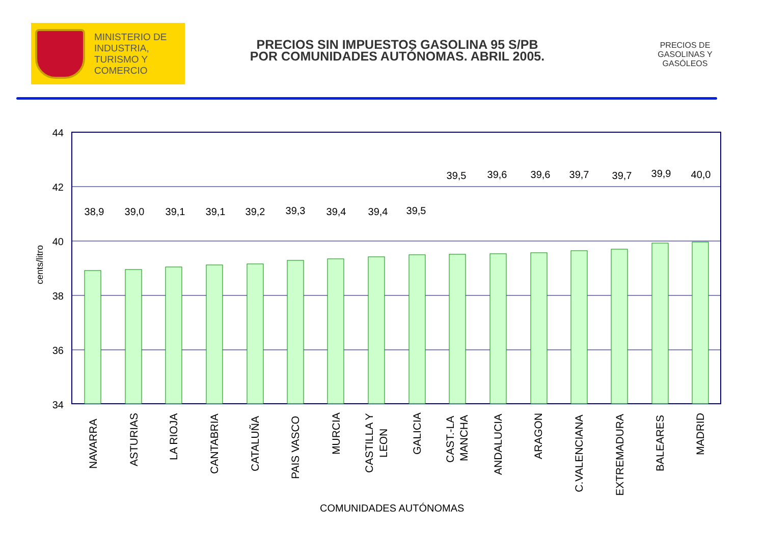MINISTERIO DE
INDUSTRIA,
TURISMO Y
COMERCIO
PRECIOS SIN IMPUESTOS GASOLINA 95 S/PB
POR COMUNIDADES AUTÓNOMAS. ABRIL 2005.
PRECIOS DE GASOLINAS Y GASÓLEOS
cents/litro
44
42
40
38
36
34
38,9
39,0
39,1
39,1
39,2
39,3
39,4
39,4
39,5
39,5
39,6
39,6
39,7
39,7
39,9
40,0
NAVARRA
ASTURIAS
LA RIOJA
CANTABRIA
CATALUÑA
PAIS VASCO
MURCIA
CASTILLA Y
LEON
GALICIA
CAST.-LA
MANCHA
ANDALUCIA
ARAGON
C.VALENCIANA
EXTREMADURA
BALEARES
MADRID
COMUNIDADES AUTÓNOMAS